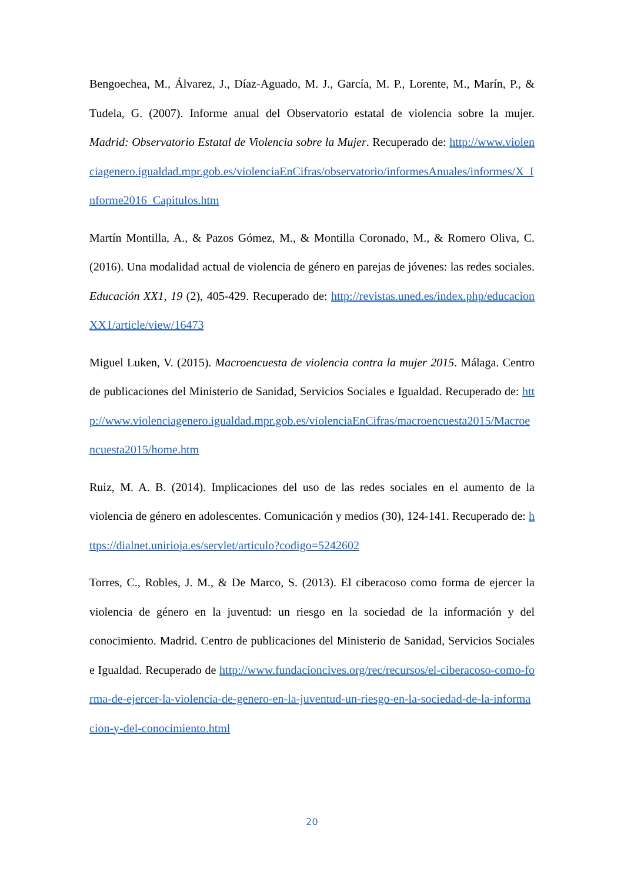Bengoechea, M., Álvarez, J., Díaz-Aguado, M. J., García, M. P., Lorente, M., Marín, P., & Tudela, G. (2007). Informe anual del Observatorio estatal de violencia sobre la mujer. Madrid: Observatorio Estatal de Violencia sobre la Mujer. Recuperado de: http://www.violenciagenero.igualdad.mpr.gob.es/violenciaEnCifras/observatorio/informesAnuales/informes/X_Informe2016_Capitulos.htm
Martín Montilla, A., & Pazos Gómez, M., & Montilla Coronado, M., & Romero Oliva, C. (2016). Una modalidad actual de violencia de género en parejas de jóvenes: las redes sociales. Educación XX1, 19 (2), 405-429. Recuperado de: http://revistas.uned.es/index.php/educacionXX1/article/view/16473
Miguel Luken, V. (2015). Macroencuesta de violencia contra la mujer 2015. Málaga. Centro de publicaciones del Ministerio de Sanidad, Servicios Sociales e Igualdad. Recuperado de: http://www.violenciagenero.igualdad.mpr.gob.es/violenciaEnCifras/macroencuesta2015/Macroencuesta2015/home.htm
Ruiz, M. A. B. (2014). Implicaciones del uso de las redes sociales en el aumento de la violencia de género en adolescentes. Comunicación y medios (30), 124-141. Recuperado de: https://dialnet.unirioja.es/servlet/articulo?codigo=5242602
Torres, C., Robles, J. M., & De Marco, S. (2013). El ciberacoso como forma de ejercer la violencia de género en la juventud: un riesgo en la sociedad de la información y del conocimiento. Madrid. Centro de publicaciones del Ministerio de Sanidad, Servicios Sociales e Igualdad. Recuperado de http://www.fundacioncives.org/rec/recursos/el-ciberacoso-como-forma-de-ejercer-la-violencia-de-genero-en-la-juventud-un-riesgo-en-la-sociedad-de-la-informacion-y-del-conocimiento.html
20